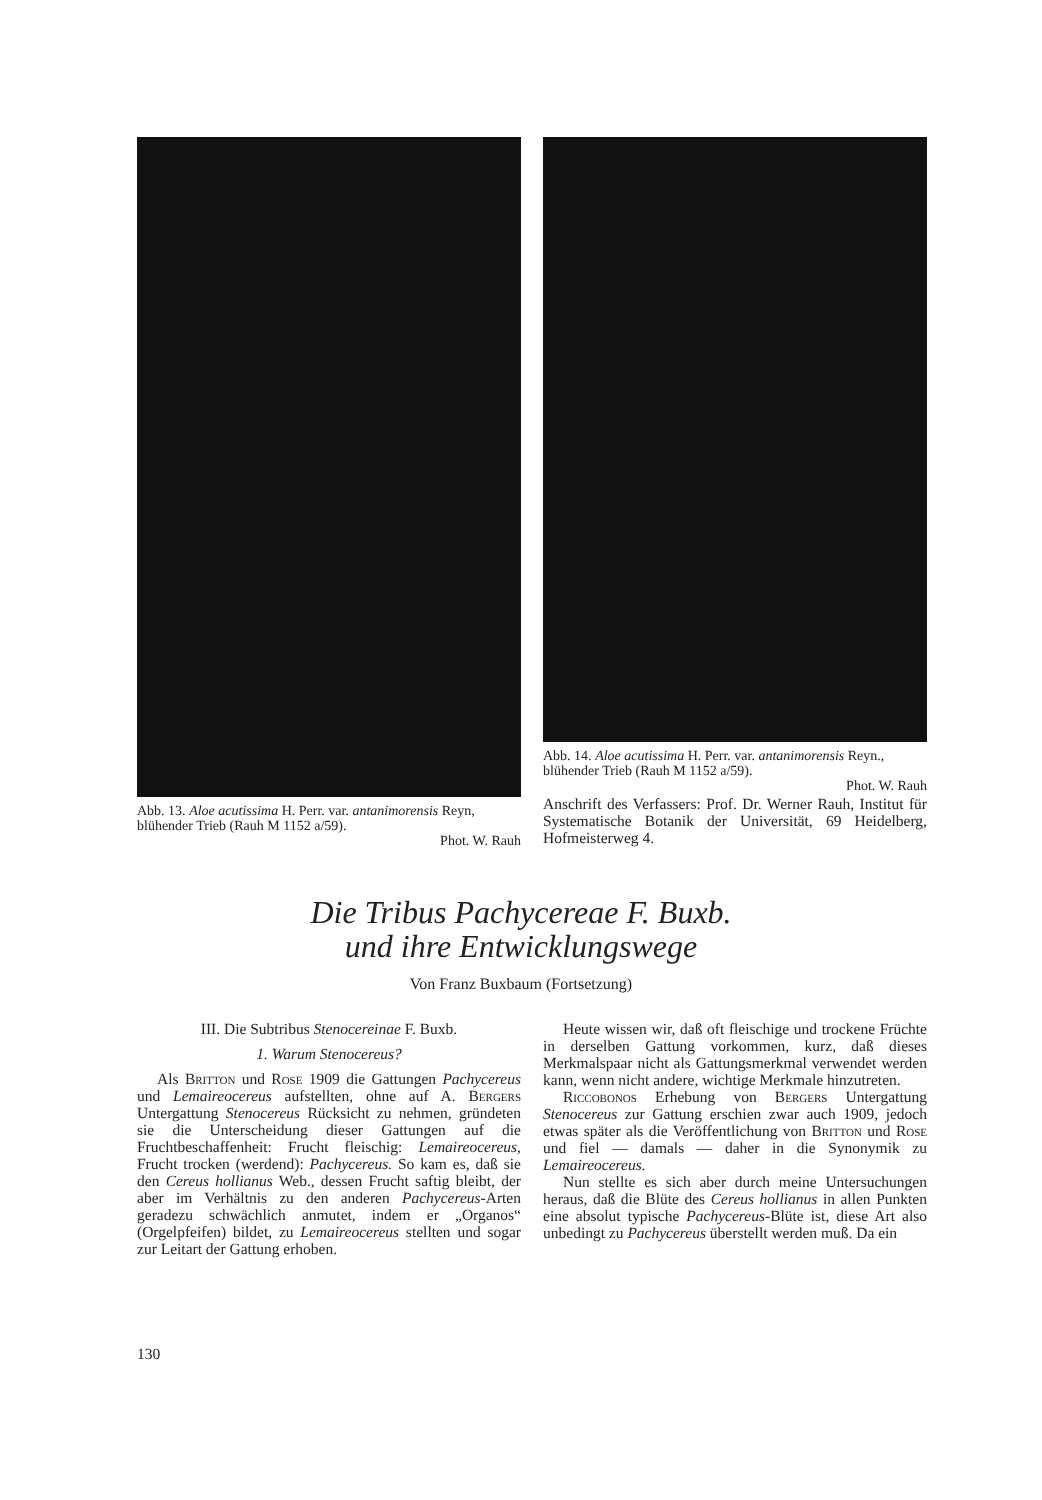Abb. 13. Aloe acutissima H. Perr. var. antanimorensis Reyn, blühender Trieb (Rauh M 1152 a/59).
Phot. W. Rauh
Abb. 14. Aloe acutissima H. Perr. var. antanimorensis Reyn., blühender Trieb (Rauh M 1152 a/59).
Phot. W. Rauh
Anschrift des Verfassers: Prof. Dr. Werner Rauh, Institut für Systematische Botanik der Universität, 69 Heidelberg, Hofmeisterweg 4.
Die Tribus Pachycereae F. Buxb.
und ihre Entwicklungswege
Von Franz Buxbaum (Fortsetzung)
III. Die Subtribus Stenocereinae F. Buxb.
1. Warum Stenocereus?
Als Britton und Rose 1909 die Gattungen Pachycereus und Lemaireocereus aufstellten, ohne auf A. Bergers Untergattung Stenocereus Rücksicht zu nehmen, gründeten sie die Unterscheidung dieser Gattungen auf die Fruchtbeschaffenheit: Frucht fleischig: Lemaireocereus, Frucht trocken (werdend): Pachycereus. So kam es, daß sie den Cereus hollianus Web., dessen Frucht saftig bleibt, der aber im Verhältnis zu den anderen Pachycereus-Arten geradezu schwächlich anmutet, indem er „Organos“ (Orgelpfeifen) bildet, zu Lemaireocereus stellten und sogar zur Leitart der Gattung erhoben.
Heute wissen wir, daß oft fleischige und trockene Früchte in derselben Gattung vorkommen, kurz, daß dieses Merkmalspaar nicht als Gattungsmerkmal verwendet werden kann, wenn nicht andere, wichtige Merkmale hinzutreten.
Riccobonos Erhebung von Bergers Untergattung Stenocereus zur Gattung erschien zwar auch 1909, jedoch etwas später als die Veröffentlichung von Britton und Rose und fiel — damals — daher in die Synonymik zu Lemaireocereus.
Nun stellte es sich aber durch meine Untersuchungen heraus, daß die Blüte des Cereus hollianus in allen Punkten eine absolut typische Pachycereus-Blüte ist, diese Art also unbedingt zu Pachycereus überstellt werden muß. Da ein
130